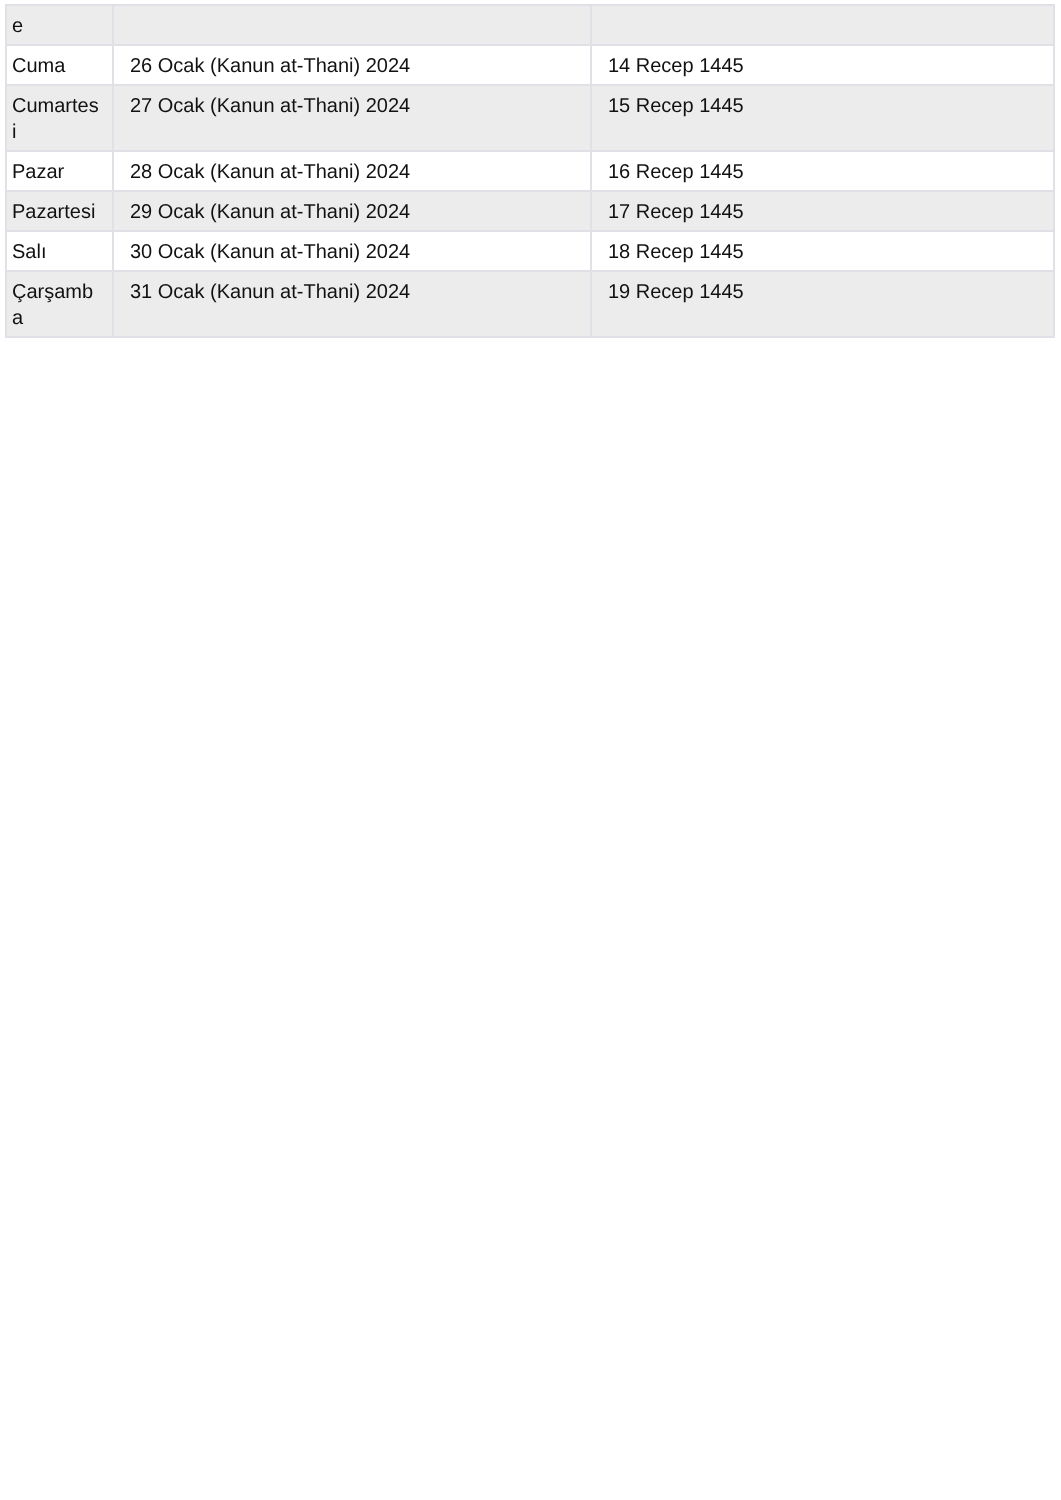| e | | |
| Cuma | 26 Ocak (Kanun at-Thani) 2024 | 14 Recep 1445 |
| Cumartes i | 27 Ocak (Kanun at-Thani) 2024 | 15 Recep 1445 |
| Pazar | 28 Ocak (Kanun at-Thani) 2024 | 16 Recep 1445 |
| Pazartesi | 29 Ocak (Kanun at-Thani) 2024 | 17 Recep 1445 |
| Salı | 30 Ocak (Kanun at-Thani) 2024 | 18 Recep 1445 |
| Çarşamb a | 31 Ocak (Kanun at-Thani) 2024 | 19 Recep 1445 |